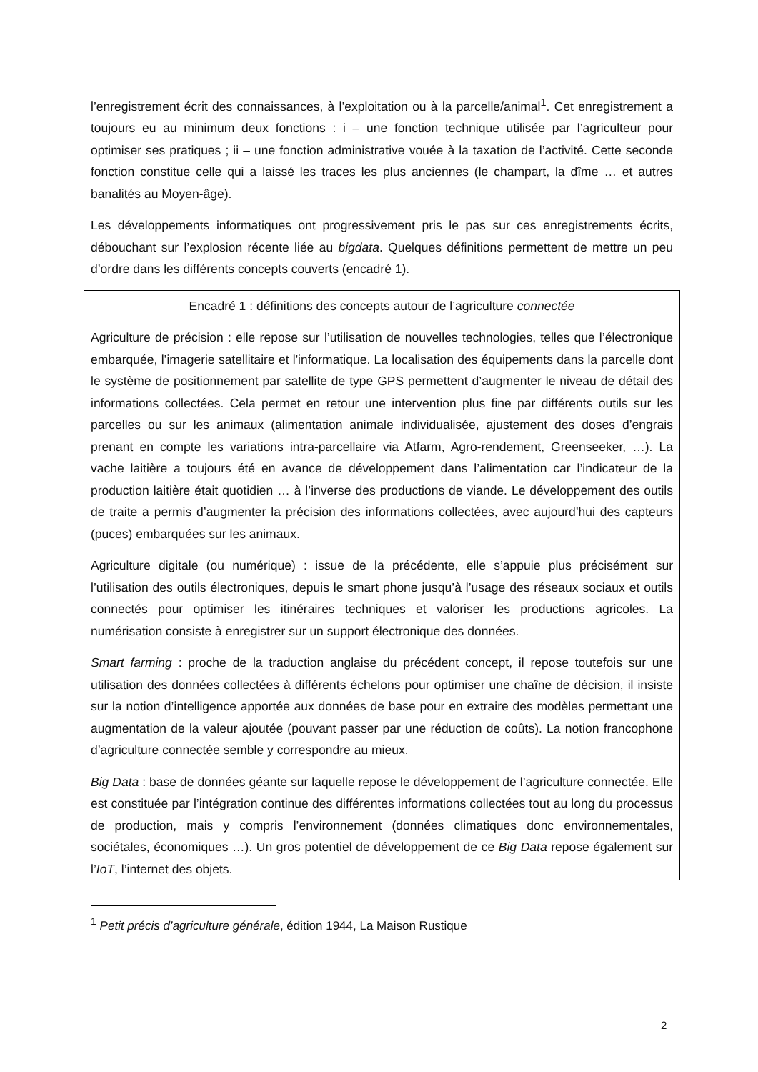l’enregistrement écrit des connaissances, à l’exploitation ou à la parcelle/animal<sup>1</sup>. Cet enregistrement a toujours eu au minimum deux fonctions : i – une fonction technique utilisée par l’agriculteur pour optimiser ses pratiques ; ii – une fonction administrative vouée à la taxation de l’activité. Cette seconde fonction constitue celle qui a laissé les traces les plus anciennes (le champart, la dîme … et autres banalités au Moyen-âge).
Les développements informatiques ont progressivement pris le pas sur ces enregistrements écrits, débouchant sur l’explosion récente liée au bigdata. Quelques définitions permettent de mettre un peu d’ordre dans les différents concepts couverts (encadré 1).
Encadré 1 : définitions des concepts autour de l’agriculture connectée
Agriculture de précision : elle repose sur l’utilisation de nouvelles technologies, telles que l’électronique embarquée, l’imagerie satellitaire et l'informatique. La localisation des équipements dans la parcelle dont le système de positionnement par satellite de type GPS permettent d’augmenter le niveau de détail des informations collectées. Cela permet en retour une intervention plus fine par différents outils sur les parcelles ou sur les animaux (alimentation animale individualisée, ajustement des doses d’engrais prenant en compte les variations intra-parcellaire via Atfarm, Agro-rendement, Greenseeker, …). La vache laitière a toujours été en avance de développement dans l’alimentation car l’indicateur de la production laitière était quotidien … à l’inverse des productions de viande. Le développement des outils de traite a permis d’augmenter la précision des informations collectées, avec aujourd’hui des capteurs (puces) embarquées sur les animaux.
Agriculture digitale (ou numérique) : issue de la précédente, elle s’appuie plus précisément sur l’utilisation des outils électroniques, depuis le smart phone jusqu’à l’usage des réseaux sociaux et outils connectés pour optimiser les itinéraires techniques et valoriser les productions agricoles. La numérisation consiste à enregistrer sur un support électronique des données.
Smart farming : proche de la traduction anglaise du précédent concept, il repose toutefois sur une utilisation des données collectées à différents échelons pour optimiser une chaîne de décision, il insiste sur la notion d’intelligence apportée aux données de base pour en extraire des modèles permettant une augmentation de la valeur ajoutée (pouvant passer par une réduction de coûts). La notion francophone d’agriculture connectée semble y correspondre au mieux.
Big Data : base de données géante sur laquelle repose le développement de l’agriculture connectée. Elle est constituée par l’intégration continue des différentes informations collectées tout au long du processus de production, mais y compris l’environnement (données climatiques donc environnementales, sociétales, économiques …). Un gros potentiel de développement de ce Big Data repose également sur l’IoT, l’internet des objets.
<sup>1</sup> Petit précis d’agriculture générale, édition 1944, La Maison Rustique
2